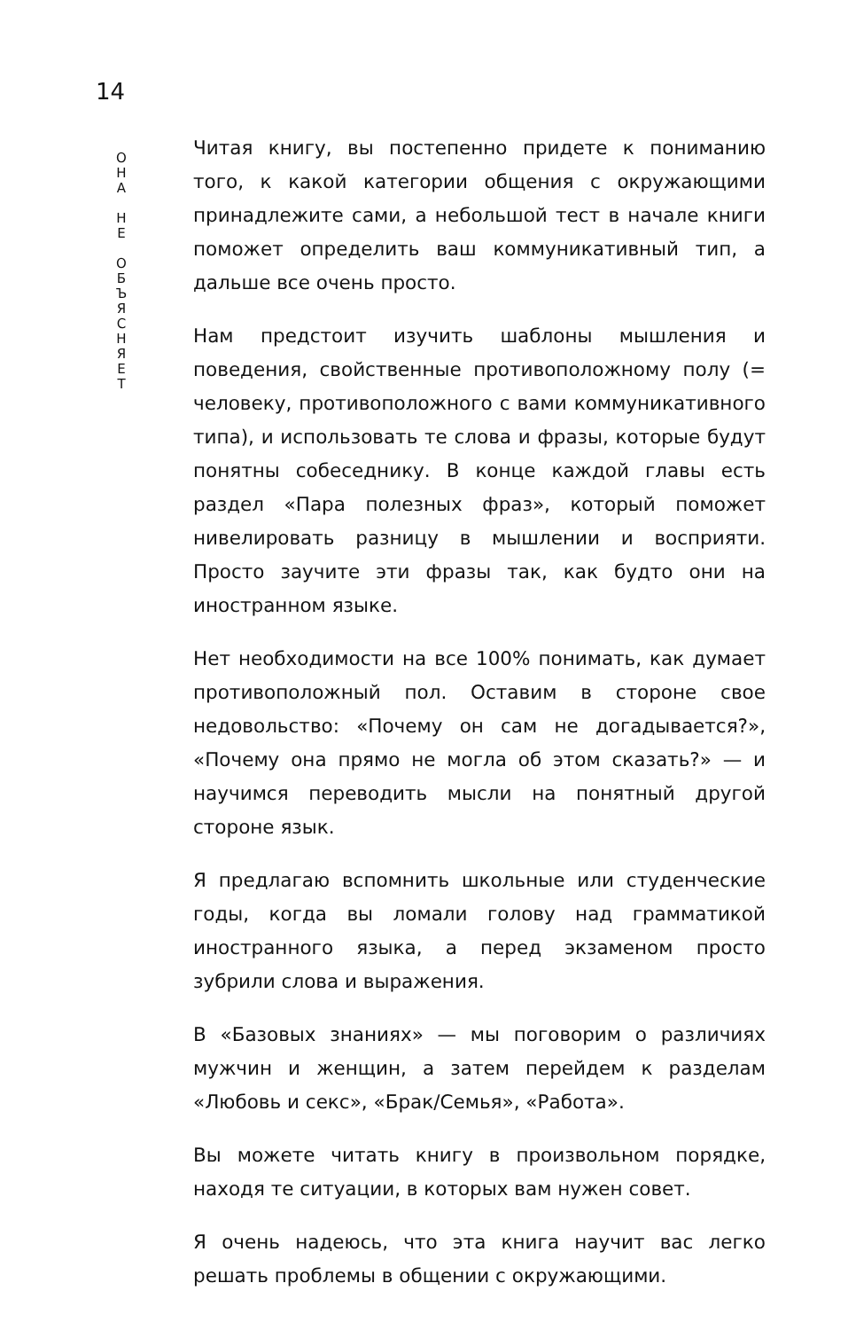14
О
Н
А
Н
Е
О
Б
Ъ
Я
С
Н
Я
Е
Т
Читая книгу, вы постепенно придете к пониманию того, к какой категории общения с окружающими принадлежите сами, а небольшой тест в начале книги поможет определить ваш коммуникативный тип, а дальше все очень просто.
Нам предстоит изучить шаблоны мышления и поведения, свойственные противоположному полу (= человеку, противоположного с вами коммуникативного типа), и использовать те слова и фразы, которые будут понятны собеседнику. В конце каждой главы есть раздел «Пара полезных фраз», который поможет нивелировать разницу в мышлении и восприяти. Просто заучите эти фразы так, как будто они на иностранном языке.
Нет необходимости на все 100% понимать, как думает противоположный пол. Оставим в стороне свое недовольство: «Почему он сам не догадывается?», «Почему она прямо не могла об этом сказать?» — и научимся переводить мысли на понятный другой стороне язык.
Я предлагаю вспомнить школьные или студенческие годы, когда вы ломали голову над грамматикой иностранного языка, а перед экзаменом просто зубрили слова и выражения.
В «Базовых знаниях» — мы поговорим о различиях мужчин и женщин, а затем перейдем к разделам «Любовь и секс», «Брак/Семья», «Работа».
Вы можете читать книгу в произвольном порядке, находя те ситуации, в которых вам нужен совет.
Я очень надеюсь, что эта книга научит вас легко решать проблемы в общении с окружающими.